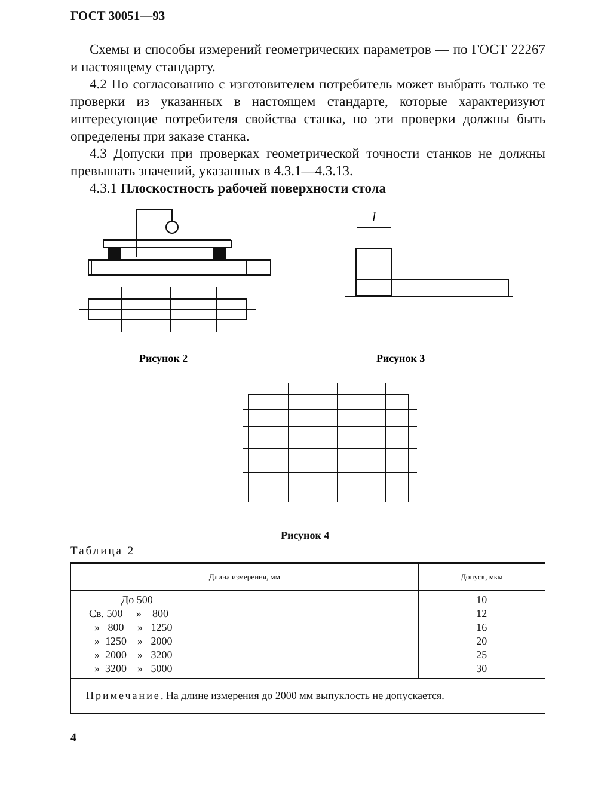ГОСТ 30051—93
Схемы и способы измерений геометрических параметров — по ГОСТ 22267 и настоящему стандарту.
4.2 По согласованию с изготовителем потребитель может выбрать только те проверки из указанных в настоящем стандарте, которые характеризуют интересующие потребителя свойства станка, но эти проверки должны быть определены при заказе станка.
4.3 Допуски при проверках геометрической точности станков не должны превышать значений, указанных в 4.3.1—4.3.13.
4.3.1 Плоскостность рабочей поверхности стола
l
Рисунок 2
Рисунок 3
Рисунок 4
Таблица 2
| Длина измерения, мм | Допуск, мкм |
| --- | --- |
| До 500 Св. 500 » 800 » 800 » 1250 » 1250 » 2000 » 2000 » 3200 » 3200 » 5000 | 10 12 16 20 25 30 |
| Примечание . На длине измерения до 2000 мм выпуклость не допускается. | |
4